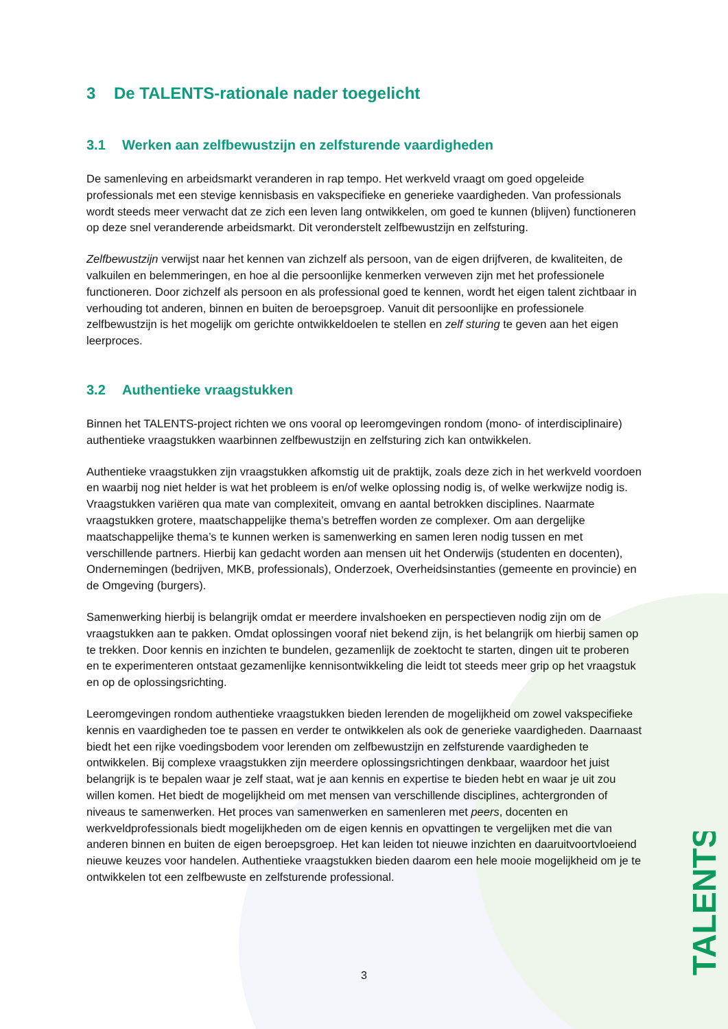3 De TALENTS-rationale nader toegelicht
3.1 Werken aan zelfbewustzijn en zelfsturende vaardigheden
De samenleving en arbeidsmarkt veranderen in rap tempo. Het werkveld vraagt om goed opgeleide professionals met een stevige kennisbasis en vakspecifieke en generieke vaardigheden. Van professionals wordt steeds meer verwacht dat ze zich een leven lang ontwikkelen, om goed te kunnen (blijven) functioneren op deze snel veranderende arbeidsmarkt. Dit veronderstelt zelfbewustzijn en zelfsturing.
Zelfbewustzijn verwijst naar het kennen van zichzelf als persoon, van de eigen drijfveren, de kwaliteiten, de valkuilen en belemmeringen, en hoe al die persoonlijke kenmerken verweven zijn met het professionele functioneren. Door zichzelf als persoon en als professional goed te kennen, wordt het eigen talent zichtbaar in verhouding tot anderen, binnen en buiten de beroepsgroep. Vanuit dit persoonlijke en professionele zelfbewustzijn is het mogelijk om gerichte ontwikkeldoelen te stellen en zelf sturing te geven aan het eigen leerproces.
3.2 Authentieke vraagstukken
Binnen het TALENTS-project richten we ons vooral op leeromgevingen rondom (mono- of interdisciplinaire) authentieke vraagstukken waarbinnen zelfbewustzijn en zelfsturing zich kan ontwikkelen.
Authentieke vraagstukken zijn vraagstukken afkomstig uit de praktijk, zoals deze zich in het werkveld voordoen en waarbij nog niet helder is wat het probleem is en/of welke oplossing nodig is, of welke werkwijze nodig is. Vraagstukken variëren qua mate van complexiteit, omvang en aantal betrokken disciplines. Naarmate vraagstukken grotere, maatschappelijke thema’s betreffen worden ze complexer. Om aan dergelijke maatschappelijke thema’s te kunnen werken is samenwerking en samen leren nodig tussen en met verschillende partners. Hierbij kan gedacht worden aan mensen uit het Onderwijs (studenten en docenten), Ondernemingen (bedrijven, MKB, professionals), Onderzoek, Overheidsinstanties (gemeente en provincie) en de Omgeving (burgers).
Samenwerking hierbij is belangrijk omdat er meerdere invalshoeken en perspectieven nodig zijn om de vraagstukken aan te pakken. Omdat oplossingen vooraf niet bekend zijn, is het belangrijk om hierbij samen op te trekken. Door kennis en inzichten te bundelen, gezamenlijk de zoektocht te starten, dingen uit te proberen en te experimenteren ontstaat gezamenlijke kennisontwikkeling die leidt tot steeds meer grip op het vraagstuk en op de oplossingsrichting.
Leeromgevingen rondom authentieke vraagstukken bieden lerenden de mogelijkheid om zowel vakspecifieke kennis en vaardigheden toe te passen en verder te ontwikkelen als ook de generieke vaardigheden. Daarnaast biedt het een rijke voedingsbodem voor lerenden om zelfbewustzijn en zelfsturende vaardigheden te ontwikkelen. Bij complexe vraagstukken zijn meerdere oplossingsrichtingen denkbaar, waardoor het juist belangrijk is te bepalen waar je zelf staat, wat je aan kennis en expertise te bieden hebt en waar je uit zou willen komen. Het biedt de mogelijkheid om met mensen van verschillende disciplines, achtergronden of niveaus te samenwerken. Het proces van samenwerken en samenleren met peers, docenten en werkveldprofessionals biedt mogelijkheden om de eigen kennis en opvattingen te vergelijken met die van anderen binnen en buiten de eigen beroepsgroep. Het kan leiden tot nieuwe inzichten en daaruitvoortvloeiend nieuwe keuzes voor handelen. Authentieke vraagstukken bieden daarom een hele mooie mogelijkheid om je te ontwikkelen tot een zelfbewuste en zelfsturende professional.
TALENTS
3